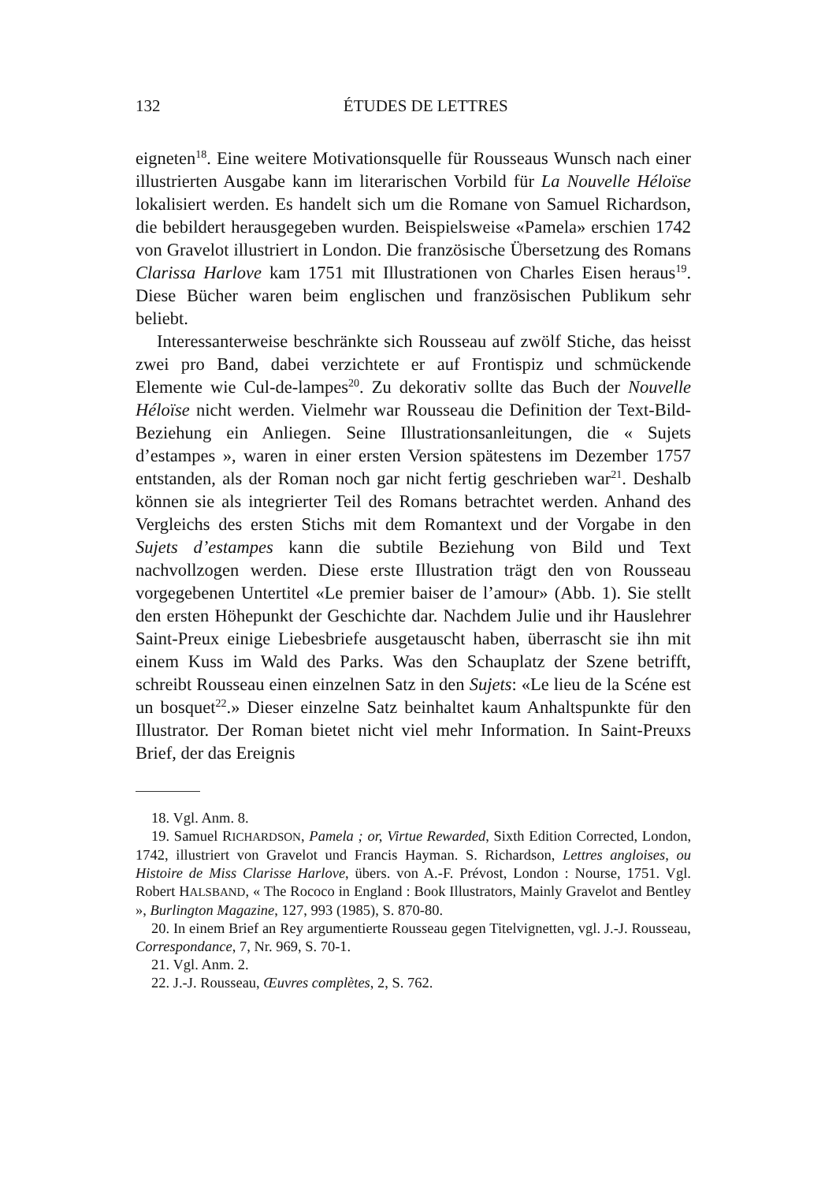132
ÉTUDES DE LETTRES
eigneten<sup>18</sup>. Eine weitere Motivationsquelle für Rousseaus Wunsch nach einer illustrierten Ausgabe kann im literarischen Vorbild für La Nouvelle Héloïse lokalisiert werden. Es handelt sich um die Romane von Samuel Richardson, die bebildert herausgegeben wurden. Beispielsweise «Pamela» erschien 1742 von Gravelot illustriert in London. Die französische Übersetzung des Romans Clarissa Harlove kam 1751 mit Illustrationen von Charles Eisen heraus<sup>19</sup>. Diese Bücher waren beim englischen und französischen Publikum sehr beliebt.
Interessanterweise beschränkte sich Rousseau auf zwölf Stiche, das heisst zwei pro Band, dabei verzichtete er auf Frontispiz und schmückende Elemente wie Cul-de-lampes<sup>20</sup>. Zu dekorativ sollte das Buch der Nouvelle Héloïse nicht werden. Vielmehr war Rousseau die Definition der Text-Bild-Beziehung ein Anliegen. Seine Illustrationsanleitungen, die « Sujets d’estampes », waren in einer ersten Version spätestens im Dezember 1757 entstanden, als der Roman noch gar nicht fertig geschrieben war<sup>21</sup>. Deshalb können sie als integrierter Teil des Romans betrachtet werden. Anhand des Vergleichs des ersten Stichs mit dem Romantext und der Vorgabe in den Sujets d’estampes kann die subtile Beziehung von Bild und Text nachvollzogen werden. Diese erste Illustration trägt den von Rousseau vorgegebenen Untertitel «Le premier baiser de l’amour» (Abb. 1). Sie stellt den ersten Höhepunkt der Geschichte dar. Nachdem Julie und ihr Hauslehrer Saint-Preux einige Liebesbriefe ausgetauscht haben, überrascht sie ihn mit einem Kuss im Wald des Parks. Was den Schauplatz der Szene betrifft, schreibt Rousseau einen einzelnen Satz in den Sujets: «Le lieu de la Scéne est un bosquet<sup>22</sup>.» Dieser einzelne Satz beinhaltet kaum Anhaltspunkte für den Illustrator. Der Roman bietet nicht viel mehr Information. In Saint-Preuxs Brief, der das Ereignis
18. Vgl. Anm. 8.
19. Samuel RICHARDSON, Pamela ; or, Virtue Rewarded, Sixth Edition Corrected, London, 1742, illustriert von Gravelot und Francis Hayman. S. Richardson, Lettres angloises, ou Histoire de Miss Clarisse Harlove, übers. von A.-F. Prévost, London : Nourse, 1751. Vgl. Robert HALSBAND, « The Rococo in England : Book Illustrators, Mainly Gravelot and Bentley », Burlington Magazine, 127, 993 (1985), S. 870-80.
20. In einem Brief an Rey argumentierte Rousseau gegen Titelvignetten, vgl. J.-J. Rousseau, Correspondance, 7, Nr. 969, S. 70-1.
21. Vgl. Anm. 2.
22. J.-J. Rousseau, Œuvres complètes, 2, S. 762.